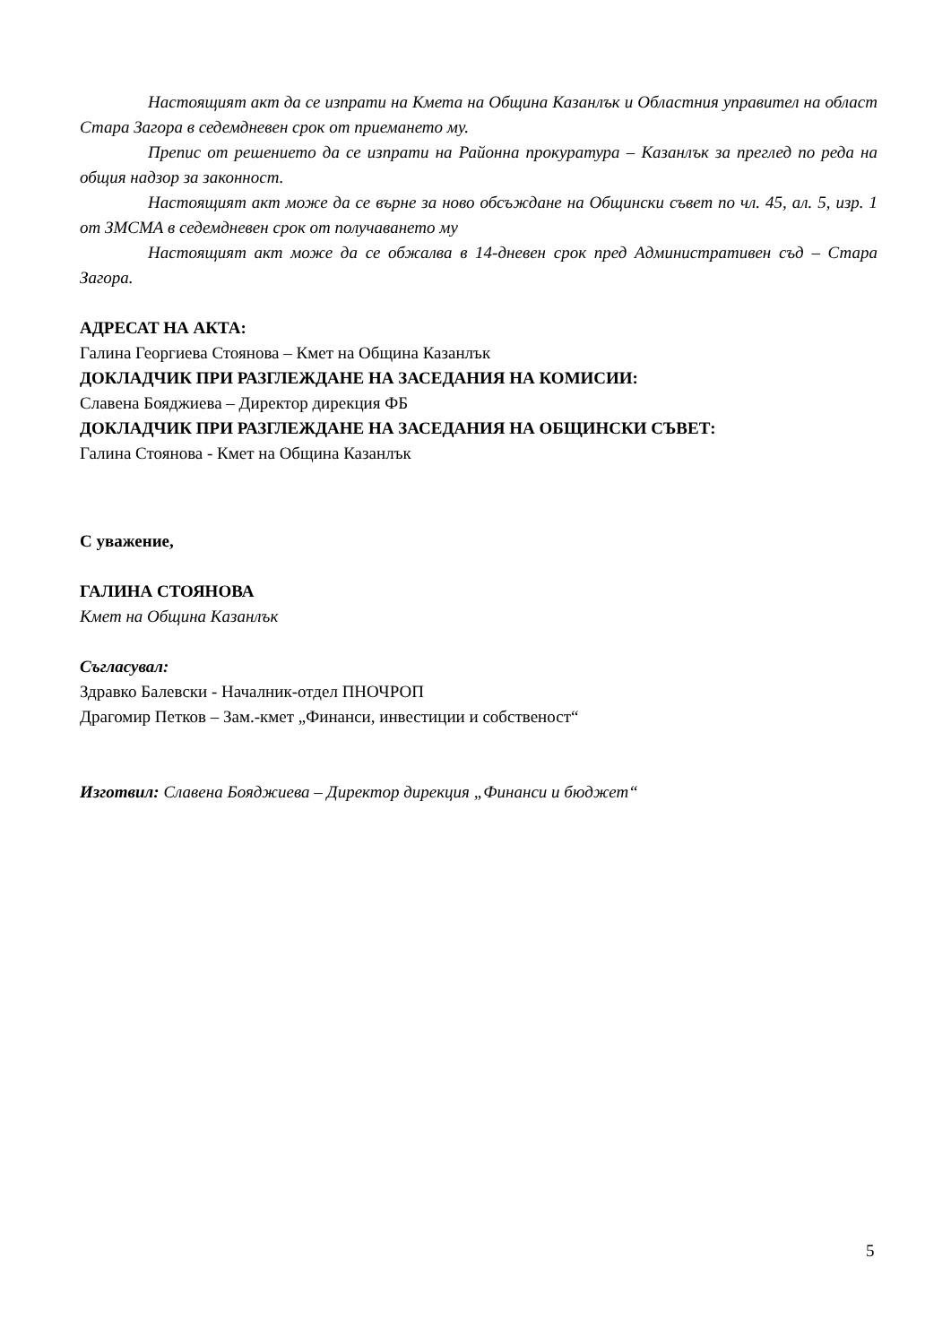Настоящият акт да се изпрати на Кмета на Община Казанлък и Областния управител на област Стара Загора в седемдневен срок от приемането му.
Препис от решението да се изпрати на Районна прокуратура – Казанлък за преглед по реда на общия надзор за законност.
Настоящият акт може да се върне за ново обсъждане на Общински съвет по чл. 45, ал. 5, изр. 1 от ЗМСМА в седемдневен срок от получаването му
Настоящият акт може да се обжалва в 14-дневен срок пред Административен съд – Стара Загора.
АДРЕСАТ НА АКТА:
Галина Георгиева Стоянова – Кмет на Община Казанлък
ДОКЛАДЧИК ПРИ РАЗГЛЕЖДАНЕ НА ЗАСЕДАНИЯ НА КОМИСИИ:
Славена Бояджиева – Директор дирекция ФБ
ДОКЛАДЧИК ПРИ РАЗГЛЕЖДАНЕ НА ЗАСЕДАНИЯ НА ОБЩИНСКИ СЪВЕТ:
Галина Стоянова - Кмет на Община Казанлък
С уважение,
ГАЛИНА СТОЯНОВА
Кмет на Община Казанлък
Съгласувал:
Здравко Балевски - Началник-отдел ПНОЧРОП
Драгомир Петков – Зам.-кмет „Финанси, инвестиции и собственост“
Изготвил: Славена Бояджиева – Директор дирекция „Финанси и бюджет“
5